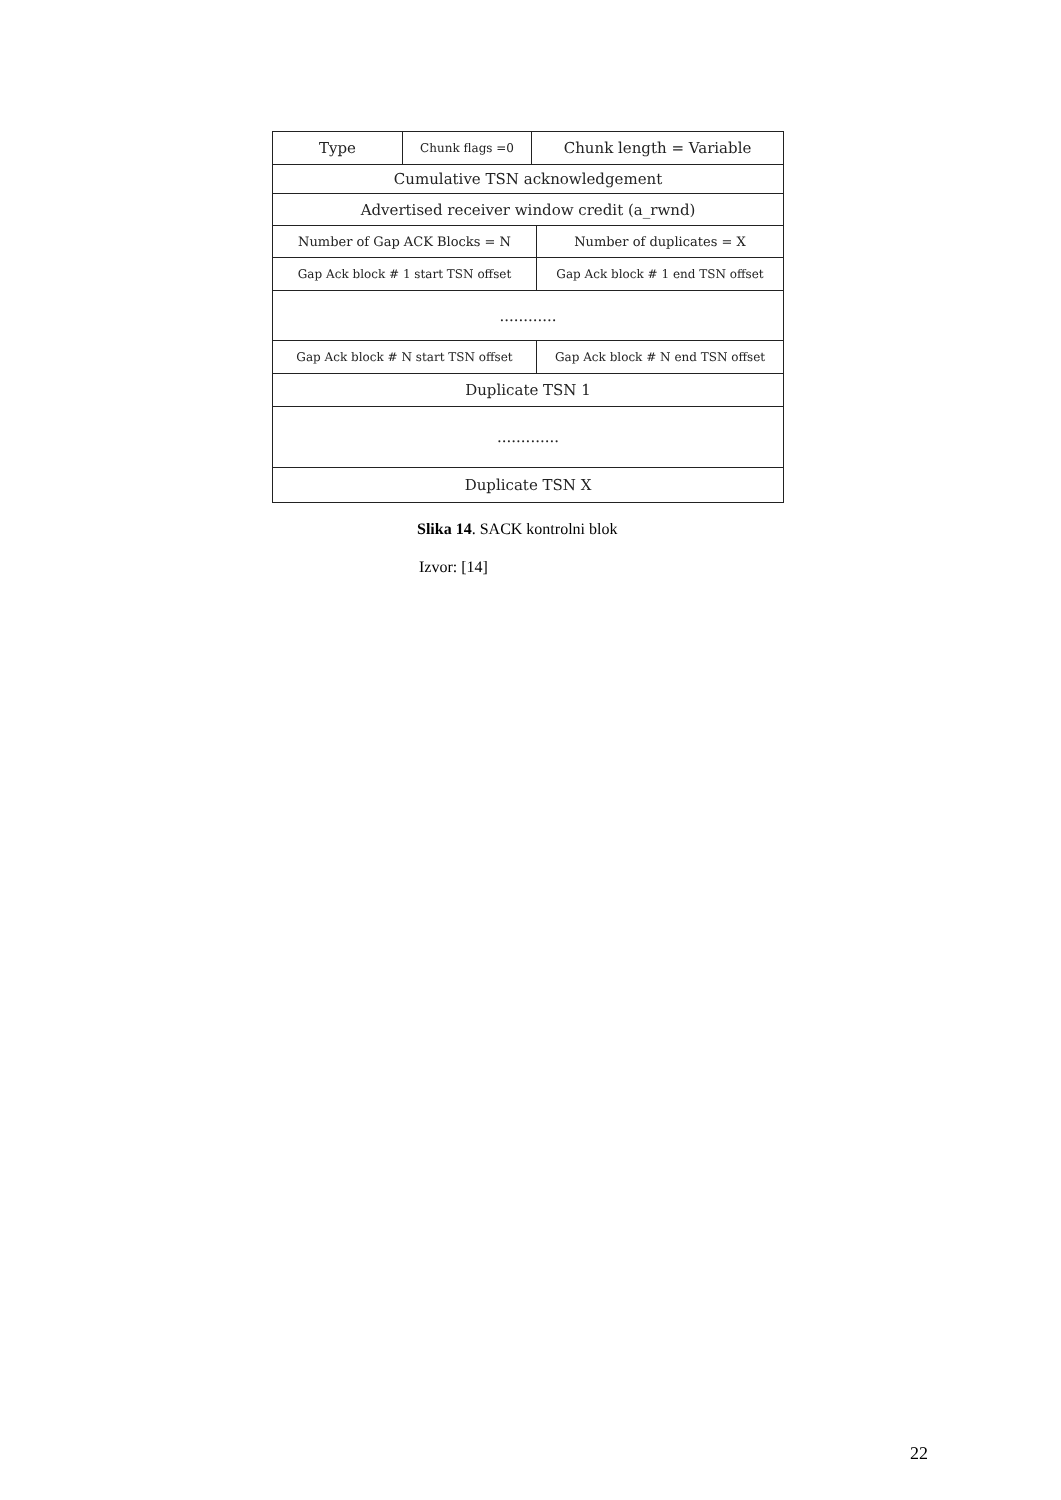| Type | Chunk flags =0 | Chunk length = Variable | |
| Cumulative TSN acknowledgement | | | |
| Advertised receiver window credit (a_rwnd) | | | |
| Number of Gap ACK Blocks = N | | | Number of duplicates = X |
| Gap Ack block # 1 start TSN offset | | | Gap Ack block # 1 end TSN offset |
| ............ | | | |
| Gap Ack block # N start TSN offset | | | Gap Ack block # N end TSN offset |
| Duplicate TSN 1 | | | |
| ............. | | | |
| Duplicate TSN X | | | |
Slika 14. SACK kontrolni blok
Izvor: [14]
22